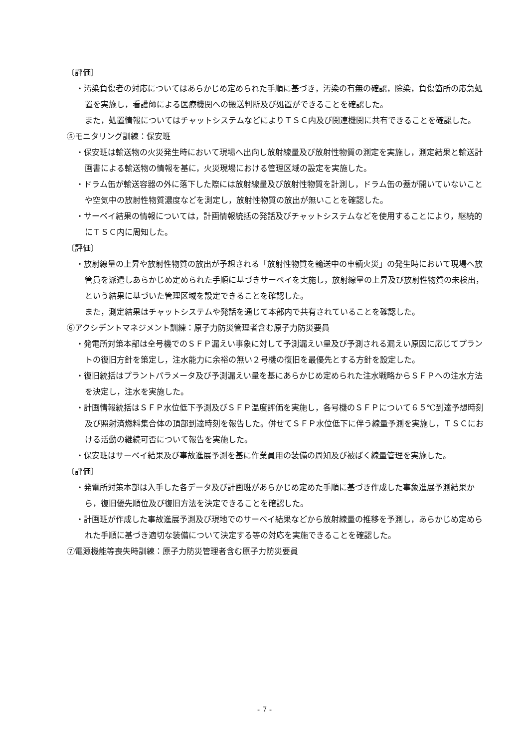〔評価〕
・汚染負傷者の対応についてはあらかじめ定められた手順に基づき，汚染の有無の確認，除染，負傷箇所の応急処置を実施し，看護師による医療機関への搬送判断及び処置ができることを確認した。
また，処置情報についてはチャットシステムなどによりＴＳＣ内及び関連機関に共有できることを確認した。
⑤モニタリング訓練：保安班
・保安班は輸送物の火災発生時において現場へ出向し放射線量及び放射性物質の測定を実施し，測定結果と輸送計画書による輸送物の情報を基に，火災現場における管理区域の設定を実施した。
・ドラム缶が輸送容器の外に落下した際には放射線量及び放射性物質を計測し，ドラム缶の蓋が開いていないことや空気中の放射性物質濃度などを測定し，放射性物質の放出が無いことを確認した。
・サーベイ結果の情報については，計画情報統括の発話及びチャットシステムなどを使用することにより，継続的にＴＳＣ内に周知した。
〔評価〕
・放射線量の上昇や放射性物質の放出が予想される「放射性物質を輸送中の車輌火災」の発生時において現場へ放管員を派遣しあらかじめ定められた手順に基づきサーベイを実施し，放射線量の上昇及び放射性物質の未検出，という結果に基づいた管理区域を設定できることを確認した。
また，測定結果はチャットシステムや発話を通じて本部内で共有されていることを確認した。
⑥アクシデントマネジメント訓練：原子力防災管理者含む原子力防災要員
・発電所対策本部は全号機でのＳＦＰ漏えい事象に対して予測漏えい量及び予測される漏えい原因に応じてプラントの復旧方針を策定し，注水能力に余裕の無い２号機の復旧を最優先とする方針を設定した。
・復旧統括はプラントパラメータ及び予測漏えい量を基にあらかじめ定められた注水戦略からＳＦＰへの注水方法を決定し，注水を実施した。
・計画情報統括はＳＦＰ水位低下予測及びＳＦＰ温度評価を実施し，各号機のＳＦＰについて６５℃到達予想時刻及び照射済燃料集合体の頂部到達時刻を報告した。併せてＳＦＰ水位低下に伴う線量予測を実施し，ＴＳＣにおける活動の継続可否について報告を実施した。
・保安班はサーベイ結果及び事故進展予測を基に作業員用の装備の周知及び被ばく線量管理を実施した。
〔評価〕
・発電所対策本部は入手した各データ及び計画班があらかじめ定めた手順に基づき作成した事象進展予測結果から，復旧優先順位及び復旧方法を決定できることを確認した。
・計画班が作成した事故進展予測及び現地でのサーベイ結果などから放射線量の推移を予測し，あらかじめ定められた手順に基づき適切な装備について決定する等の対応を実施できることを確認した。
⑦電源機能等喪失時訓練：原子力防災管理者含む原子力防災要員
- 7 -